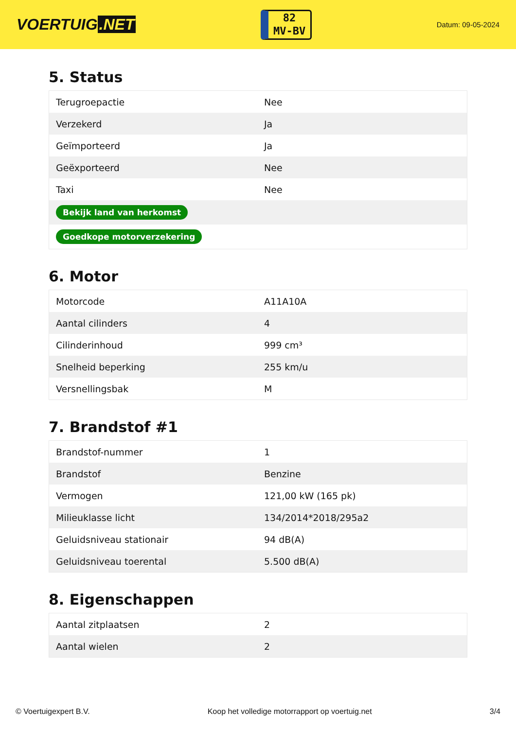VOERTUIG.NET
82
MV-BV
Datum: 09-05-2024
5. Status
| Terugroepactie | Nee |
| Verzekerd | Ja |
| Geïmporteerd | Ja |
| Geëxporteerd | Nee |
| Taxi | Nee |
| Bekijk land van herkomst | |
| Goedkope motorverzekering | |
6. Motor
| Motorcode | A11A10A |
| Aantal cilinders | 4 |
| Cilinderinhoud | 999 cm³ |
| Snelheid beperking | 255 km/u |
| Versnellingsbak | M |
7. Brandstof #1
| Brandstof-nummer | 1 |
| Brandstof | Benzine |
| Vermogen | 121,00 kW (165 pk) |
| Milieuklasse licht | 134/2014*2018/295a2 |
| Geluidsniveau stationair | 94 dB(A) |
| Geluidsniveau toerental | 5.500 dB(A) |
8. Eigenschappen
| Aantal zitplaatsen | 2 |
| Aantal wielen | 2 |
© Voertuigexpert B.V. Koop het volledige motorrapport op voertuig.net 3/4